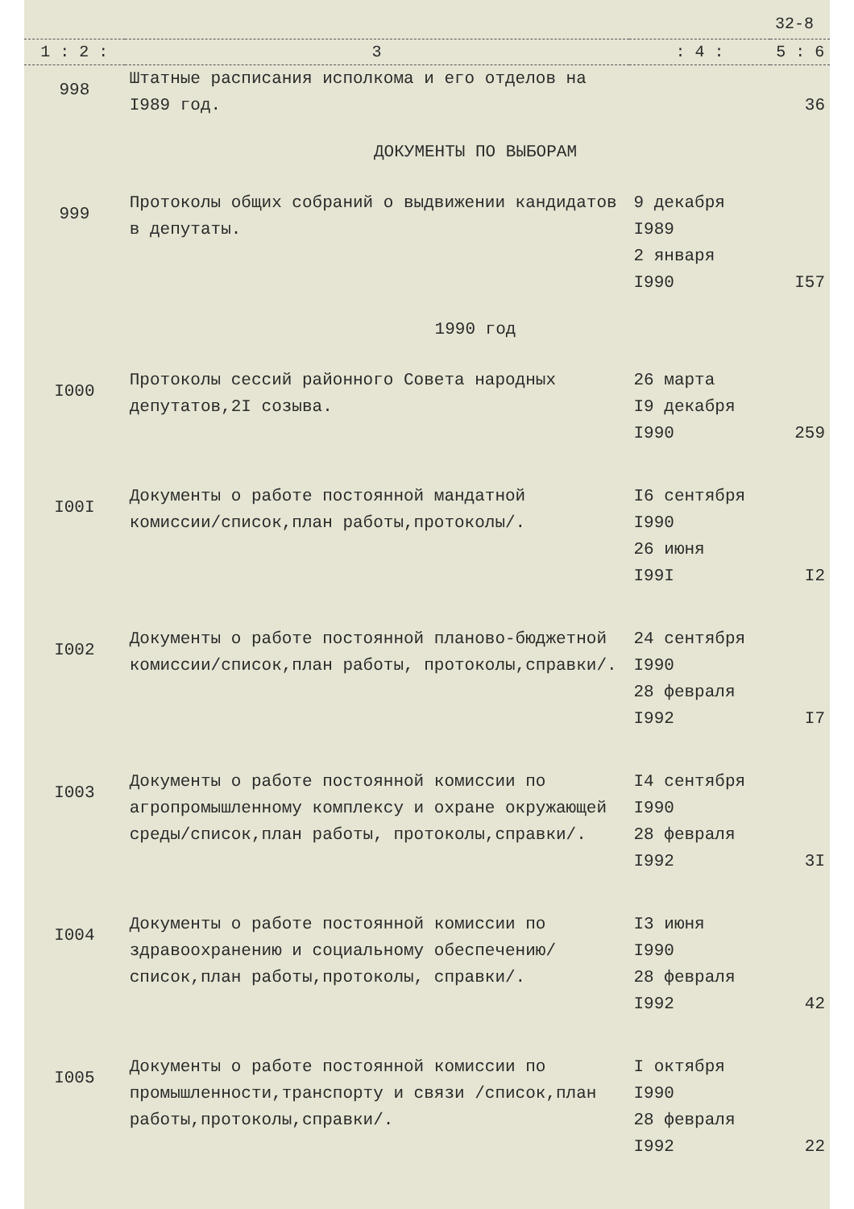32-8
| 1 : 2 : | 3 | : 4 : | 5 : 6 |
| --- | --- | --- | --- |
| 998 | Штатные расписания исполкома и его отделов на I989 год. | | 36 |
| ДОКУМЕНТЫ ПО ВЫБОРАМ | | | |
| 999 | Протоколы общих собраний о выдвижении кандидатов в депутаты. | 9 декабря I989 2 января I990 | I57 |
| 1990 год | | | |
| I000 | Протоколы сессий районного Совета народных депутатов,2I созыва. | 26 марта I9 декабря I990 | 259 |
| I00I | Документы о работе постоянной мандатной комиссии/список,план работы,протоколы/. | I6 сентября I990 26 июня I99I | I2 |
| I002 | Документы о работе постоянной планово-бюджетной комиссии/список,план работы, протоколы,справки/. | 24 сентября I990 28 февраля I992 | I7 |
| I003 | Документы о работе постоянной комиссии по агропромышленному комплексу и охране окружающей среды/список,план работы, протоколы,справки/. | I4 сентября I990 28 февраля I992 | 3I |
| I004 | Документы о работе постоянной комиссии по здравоохранению и социальному обеспечению/список,план работы,протоколы, справки/. | I3 июня I990 28 февраля I992 | 42 |
| I005 | Документы о работе постоянной комиссии по промышленности,транспорту и связи /список,план работы,протоколы,справки/. | I октября I990 28 февраля I992 | 22 |